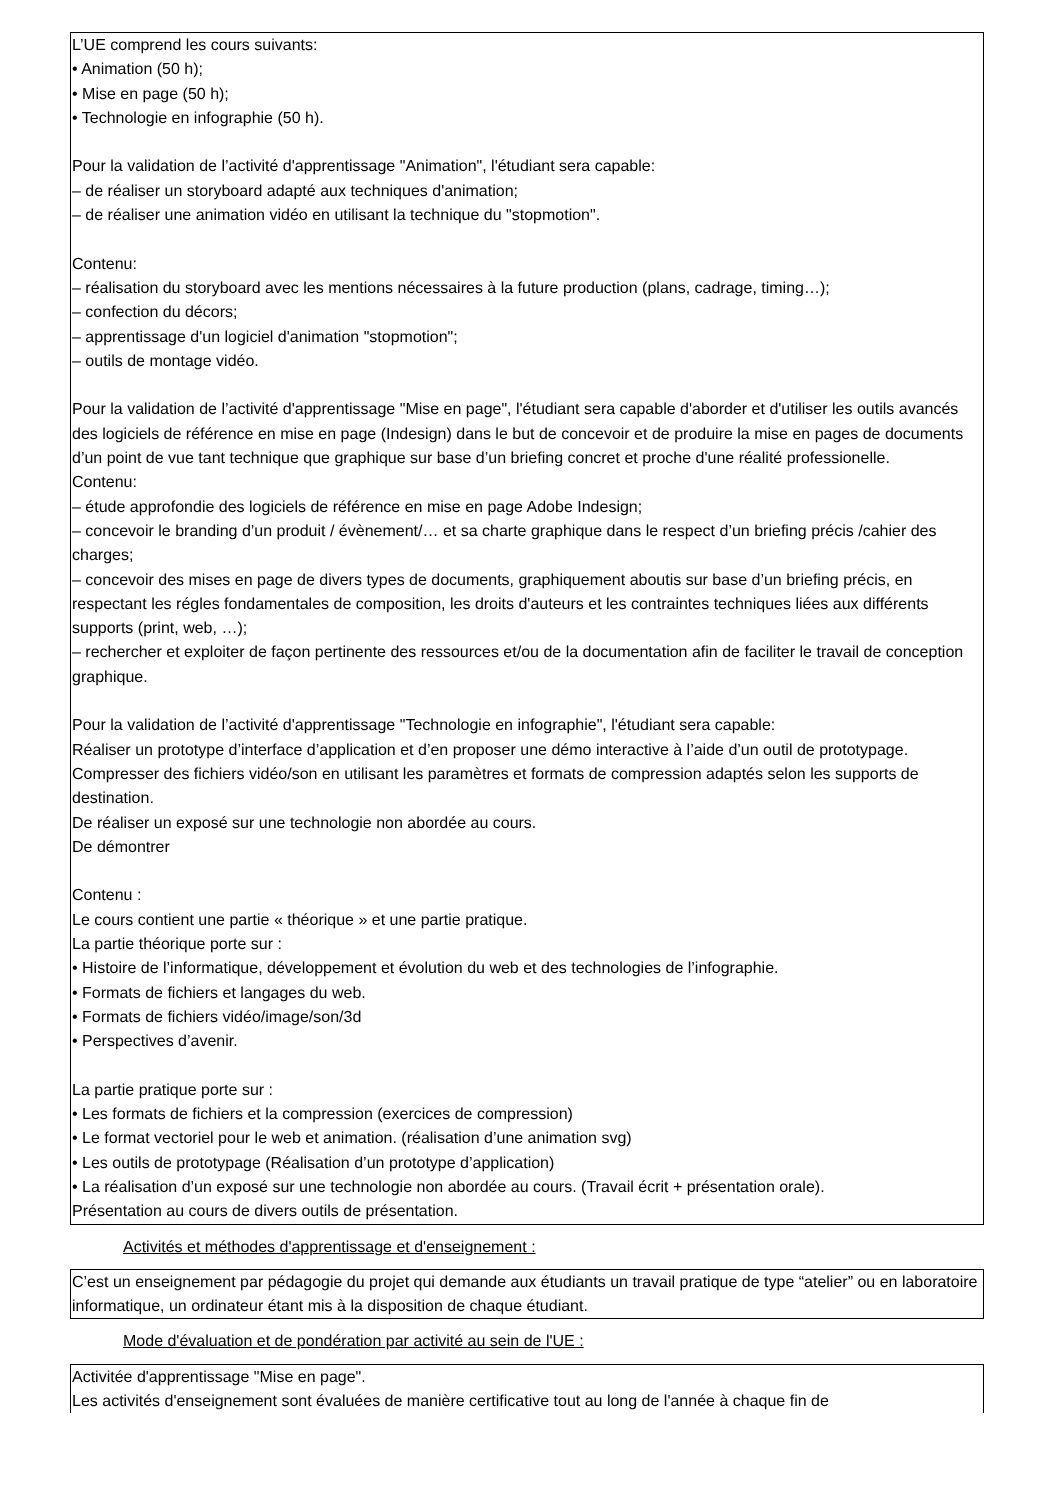L’UE comprend les cours suivants:
• Animation (50 h);
• Mise en page (50 h);
• Technologie en infographie (50 h).
Pour la validation de l’activité d'apprentissage "Animation", l'étudiant sera capable:
– de réaliser un storyboard adapté aux techniques d'animation;
– de réaliser une animation vidéo en utilisant la technique du "stopmotion".
Contenu:
– réalisation du storyboard avec les mentions nécessaires à la future production (plans, cadrage, timing…);
– confection du décors;
– apprentissage d'un logiciel d'animation "stopmotion";
– outils de montage vidéo.
Pour la validation de l’activité d'apprentissage "Mise en page", l'étudiant sera capable d'aborder et d'utiliser les outils avancés des logiciels de référence en mise en page (Indesign) dans le but de concevoir et de produire la mise en pages de documents d’un point de vue tant technique que graphique sur base d’un briefing concret et proche d'une réalité professionelle.
Contenu:
– étude approfondie des logiciels de référence en mise en page Adobe Indesign;
– concevoir le branding d’un produit / évènement/… et sa charte graphique dans le respect d’un briefing précis /cahier des charges;
– concevoir des mises en page de divers types de documents, graphiquement aboutis sur base d’un briefing précis, en respectant les régles fondamentales de composition, les droits d'auteurs et les contraintes techniques liées aux différents supports (print, web, …);
– rechercher et exploiter de façon pertinente des ressources et/ou de la documentation afin de faciliter le travail de conception graphique.
Pour la validation de l’activité d'apprentissage "Technologie en infographie", l'étudiant sera capable:
Réaliser un prototype d’interface d’application et d’en proposer une démo interactive à l’aide d’un outil de prototypage.
Compresser des fichiers vidéo/son en utilisant les paramètres et formats de compression adaptés selon les supports de destination.
De réaliser un exposé sur une technologie non abordée au cours.
De démontrer
Contenu :
Le cours contient une partie « théorique » et une partie pratique.
La partie théorique porte sur :
• Histoire de l’informatique, développement et évolution du web et des technologies de l’infographie.
• Formats de fichiers et langages du web.
• Formats de fichiers vidéo/image/son/3d
• Perspectives d’avenir.
La partie pratique porte sur :
• Les formats de fichiers et la compression (exercices de compression)
• Le format vectoriel pour le web et animation. (réalisation d’une animation svg)
• Les outils de prototypage (Réalisation d’un prototype d’application)
• La réalisation d’un exposé sur une technologie non abordée au cours. (Travail écrit + présentation orale).
Présentation au cours de divers outils de présentation.
Activités et méthodes d'apprentissage et d'enseignement :
C’est un enseignement par pédagogie du projet qui demande aux étudiants un travail pratique de type “atelier” ou en laboratoire informatique, un ordinateur étant mis à la disposition de chaque étudiant.
Mode d'évaluation et de pondération par activité au sein de l'UE :
Activitée d'apprentissage "Mise en page".
Les activités d'enseignement sont évaluées de manière certificative tout au long de l'année à chaque fin de